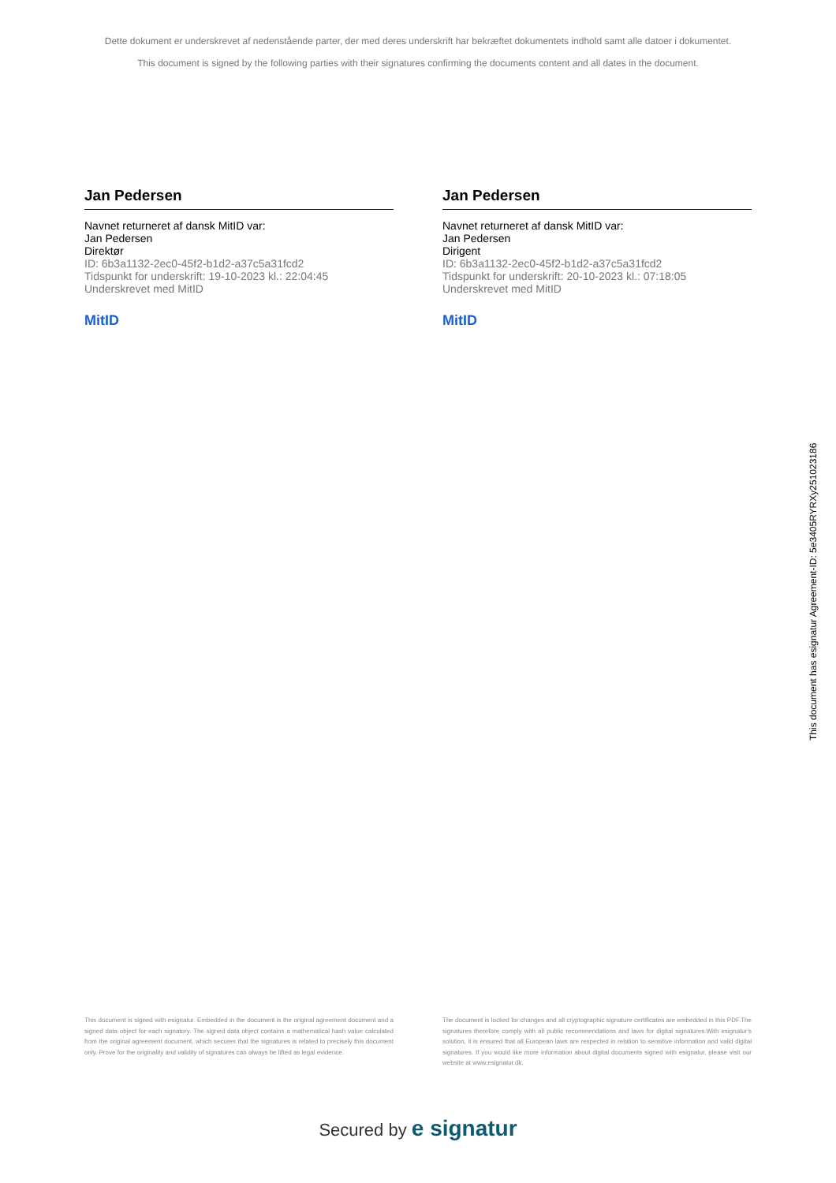Dette dokument er underskrevet af nedenstående parter, der med deres underskrift har bekræftet dokumentets indhold samt alle datoer i dokumentet.
This document is signed by the following parties with their signatures confirming the documents content and all dates in the document.
Jan Pedersen
Navnet returneret af dansk MitID var:
Jan Pedersen
Direktør
ID: 6b3a1132-2ec0-45f2-b1d2-a37c5a31fcd2
Tidspunkt for underskrift: 19-10-2023 kl.: 22:04:45
Underskrevet med MitID
MitID
Jan Pedersen
Navnet returneret af dansk MitID var:
Jan Pedersen
Dirigent
ID: 6b3a1132-2ec0-45f2-b1d2-a37c5a31fcd2
Tidspunkt for underskrift: 20-10-2023 kl.: 07:18:05
Underskrevet med MitID
MitID
This document has esignatur Agreement-ID: 5e3405RYRXy251023186
This document is signed with esignatur. Embedded in the document is the original agreement document and a signed data object for each signatory. The signed data object contains a mathematical hash value calculated from the original agreement document, which secures that the signatures is related to precisely this document only. Prove for the originality and validity of signatures can always be lifted as legal evidence.
The document is locked for changes and all cryptographic signature certificates are embedded in this PDF.The signatures therefore comply with all public recommendations and laws for digital signatures.With esignatur's solution, it is ensured that all European laws are respected in relation to sensitive information and valid digital signatures. If you would like more information about digital documents signed with esignatur, please visit our website at www.esignatur.dk.
Secured by e signatur